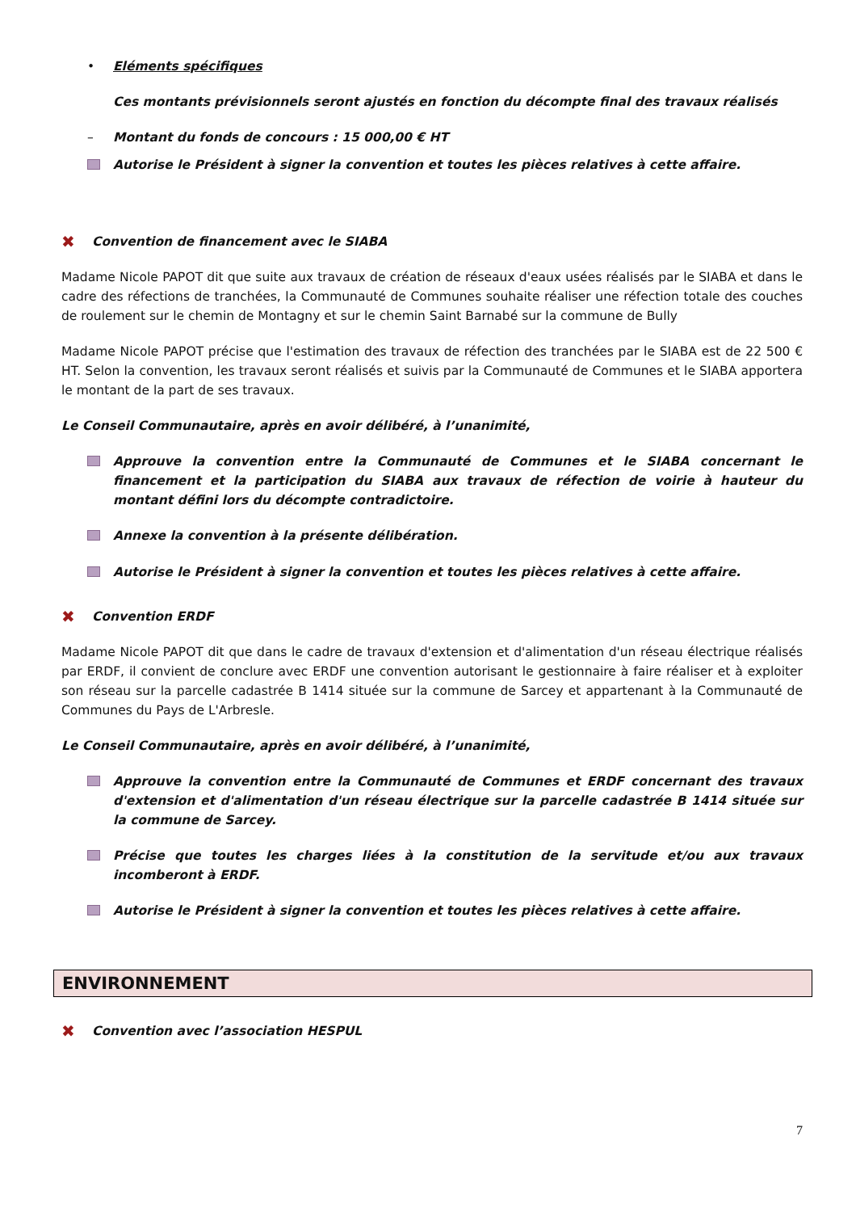• Eléments spécifiques
Ces montants prévisionnels seront ajustés en fonction du décompte final des travaux réalisés
– Montant du fonds de concours : 15 000,00 € HT
Autorise le Président à signer la convention et toutes les pièces relatives à cette affaire.
✖ Convention de financement avec le SIABA
Madame Nicole PAPOT dit que suite aux travaux de création de réseaux d'eaux usées réalisés par le SIABA et dans le cadre des réfections de tranchées, la Communauté de Communes souhaite réaliser une réfection totale des couches de roulement sur le chemin de Montagny et sur le chemin Saint Barnabé sur la commune de Bully
Madame Nicole PAPOT précise que l'estimation des travaux de réfection des tranchées par le SIABA est de 22 500 € HT. Selon la convention, les travaux seront réalisés et suivis par la Communauté de Communes et le SIABA apportera le montant de la part de ses travaux.
Le Conseil Communautaire, après en avoir délibéré, à l’unanimité,
Approuve la convention entre la Communauté de Communes et le SIABA concernant le financement et la participation du SIABA aux travaux de réfection de voirie à hauteur du montant défini lors du décompte contradictoire.
Annexe la convention à la présente délibération.
Autorise le Président à signer la convention et toutes les pièces relatives à cette affaire.
✖ Convention ERDF
Madame Nicole PAPOT dit que dans le cadre de travaux d'extension et d'alimentation d'un réseau électrique réalisés par ERDF, il convient de conclure avec ERDF une convention autorisant le gestionnaire à faire réaliser et à exploiter son réseau sur la parcelle cadastrée B 1414 située sur la commune de Sarcey et appartenant à la Communauté de Communes du Pays de L'Arbresle.
Le Conseil Communautaire, après en avoir délibéré, à l’unanimité,
Approuve la convention entre la Communauté de Communes et ERDF concernant des travaux d'extension et d'alimentation d'un réseau électrique sur la parcelle cadastrée B 1414 située sur la commune de Sarcey.
Précise que toutes les charges liées à la constitution de la servitude et/ou aux travaux incomberont à ERDF.
Autorise le Président à signer la convention et toutes les pièces relatives à cette affaire.
ENVIRONNEMENT
✖ Convention avec l’association HESPUL
7